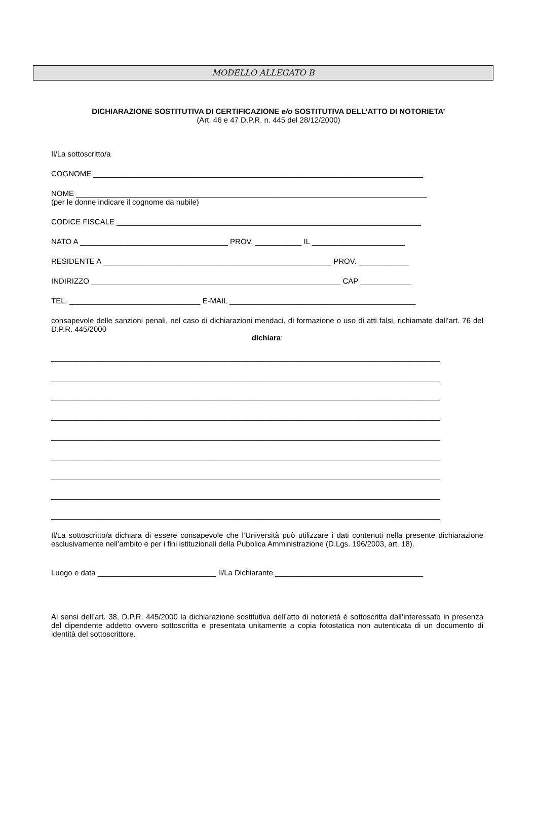MODELLO ALLEGATO B
DICHIARAZIONE SOSTITUTIVA DI CERTIFICAZIONE e/o SOSTITUTIVA DELL’ATTO DI NOTORIETA’
(Art. 46 e 47 D.P.R. n. 445 del 28/12/2000)
Il/La sottoscritto/a
COGNOME ______________________________________________________________________________
NOME ___________________________________________________________________________________
(per le donne indicare il cognome da nubile)
CODICE FISCALE ________________________________________________________________________
NATO A ___________________________________ PROV. ___________ IL ______________________
RESIDENTE A ______________________________________________________ PROV. ____________
INDIRIZZO ___________________________________________________________ CAP ____________
TEL. _______________________________ E-MAIL ____________________________________________
consapevole delle sanzioni penali, nel caso di dichiarazioni mendaci, di formazione o uso di atti falsi, richiamate dall’art. 76 del D.P.R. 445/2000
dichiara:
____________________________________________________________________________________________
____________________________________________________________________________________________
____________________________________________________________________________________________
____________________________________________________________________________________________
____________________________________________________________________________________________
____________________________________________________________________________________________
____________________________________________________________________________________________
____________________________________________________________________________________________
____________________________________________________________________________________________
Il/La sottoscritto/a dichiara di essere consapevole che l’Università può utilizzare i dati contenuti nella presente dichiarazione esclusivamente nell’ambito e per i fini istituzionali della Pubblica Amministrazione (D.Lgs. 196/2003, art. 18).
Luogo e data ____________________________ Il/La Dichiarante ___________________________________
Ai sensi dell’art. 38, D.P.R. 445/2000 la dichiarazione sostitutiva dell’atto di notorietà è sottoscritta dall’interessato in presenza del dipendente addetto ovvero sottoscritta e presentata unitamente a copia fotostatica non autenticata di un documento di identità del sottoscrittore.